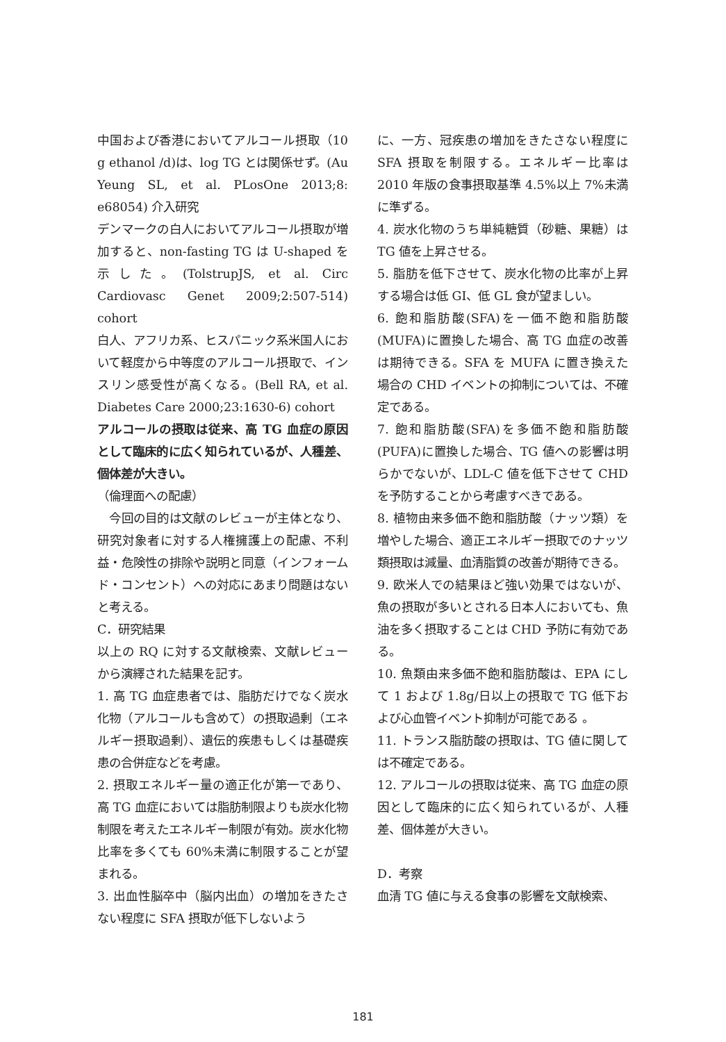中国および香港においてアルコール摂取（10 g ethanol /d)は、log TG とは関係せず。(Au Yeung SL, et al. PLosOne 2013;8: e68054) 介入研究
デンマークの白人においてアルコール摂取が増加すると、non-fasting TG は U-shaped を示した。(TolstrupJS, et al. Circ Cardiovasc Genet 2009;2:507-514) cohort
白人、アフリカ系、ヒスパニック系米国人において軽度から中等度のアルコール摂取で、インスリン感受性が高くなる。(Bell RA, et al. Diabetes Care 2000;23:1630-6) cohort
アルコールの摂取は従来、高 TG 血症の原因として臨床的に広く知られているが、人種差、個体差が大きい。
（倫理面への配慮）
　今回の目的は文献のレビューが主体となり、研究対象者に対する人権擁護上の配慮、不利益・危険性の排除や説明と同意（インフォームド・コンセント）への対応にあまり問題はないと考える。
C．研究結果
以上の RQ に対する文献検索、文献レビューから演繹された結果を記す。
1. 高 TG 血症患者では、脂肪だけでなく炭水化物（アルコールも含めて）の摂取過剰（エネルギー摂取過剰）、遺伝的疾患もしくは基礎疾患の合併症などを考慮。
2. 摂取エネルギー量の適正化が第一であり、高 TG 血症においては脂肪制限よりも炭水化物制限を考えたエネルギー制限が有効。炭水化物比率を多くても 60%未満に制限することが望まれる。
3. 出血性脳卒中（脳内出血）の増加をきたさない程度に SFA 摂取が低下しないよう
に、一方、冠疾患の増加をきたさない程度に SFA 摂取を制限する。エネルギー比率は 2010 年版の食事摂取基準 4.5%以上 7%未満に準ずる。
4. 炭水化物のうち単純糖質（砂糖、果糖）は TG 値を上昇させる。
5. 脂肪を低下させて、炭水化物の比率が上昇する場合は低 GI、低 GL 食が望ましい。
6. 飽和脂肪酸(SFA)を一価不飽和脂肪酸(MUFA)に置換した場合、高 TG 血症の改善は期待できる。SFA を MUFA に置き換えた場合の CHD イベントの抑制については、不確定である。
7. 飽和脂肪酸(SFA)を多価不飽和脂肪酸(PUFA)に置換した場合、TG 値への影響は明らかでないが、LDL-C 値を低下させて CHD を予防することから考慮すべきである。
8. 植物由来多価不飽和脂肪酸（ナッツ類）を増やした場合、適正エネルギー摂取でのナッツ類摂取は減量、血清脂質の改善が期待できる。
9. 欧米人での結果ほど強い効果ではないが、魚の摂取が多いとされる日本人においても、魚油を多く摂取することは CHD 予防に有効である。
10. 魚類由来多価不飽和脂肪酸は、EPA にして 1 および 1.8g/日以上の摂取で TG 低下および心血管イベント抑制が可能である 。
11. トランス脂肪酸の摂取は、TG 値に関しては不確定である。
12. アルコールの摂取は従来、高 TG 血症の原因として臨床的に広く知られているが、人種差、個体差が大きい。
D．考察
血清 TG 値に与える食事の影響を文献検索、
181